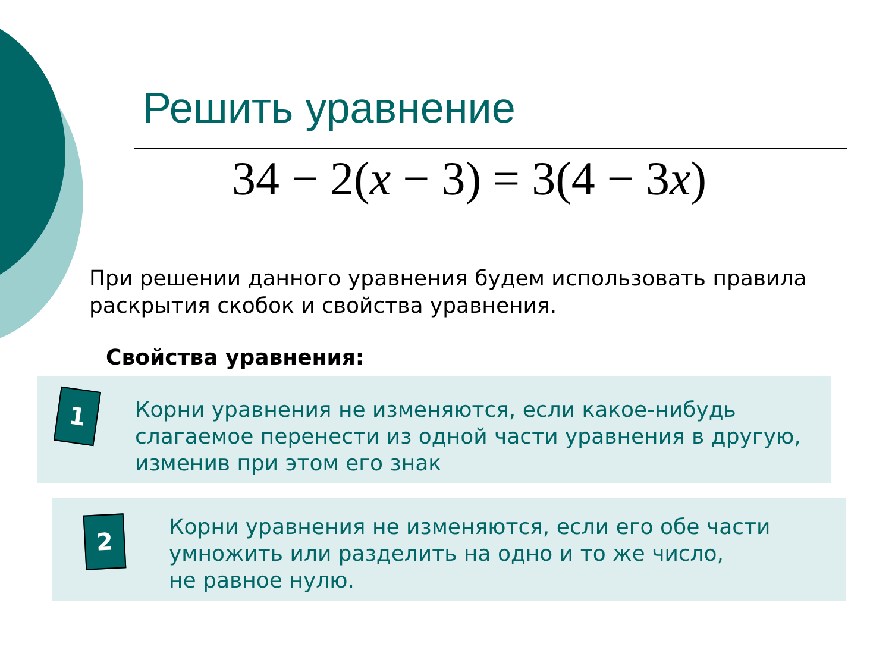Решить уравнение
34 − 2(x − 3) = 3(4 − 3x)
При решении данного уравнения будем использовать правила раскрытия скобок и свойства уравнения.
Свойства уравнения:
1
Корни уравнения не изменяются, если какое-нибудь слагаемое перенести из одной части уравнения в другую, изменив при этом его знак
2
Корни уравнения не изменяются, если его обе части умножить или разделить на одно и то же число,
не равное нулю.